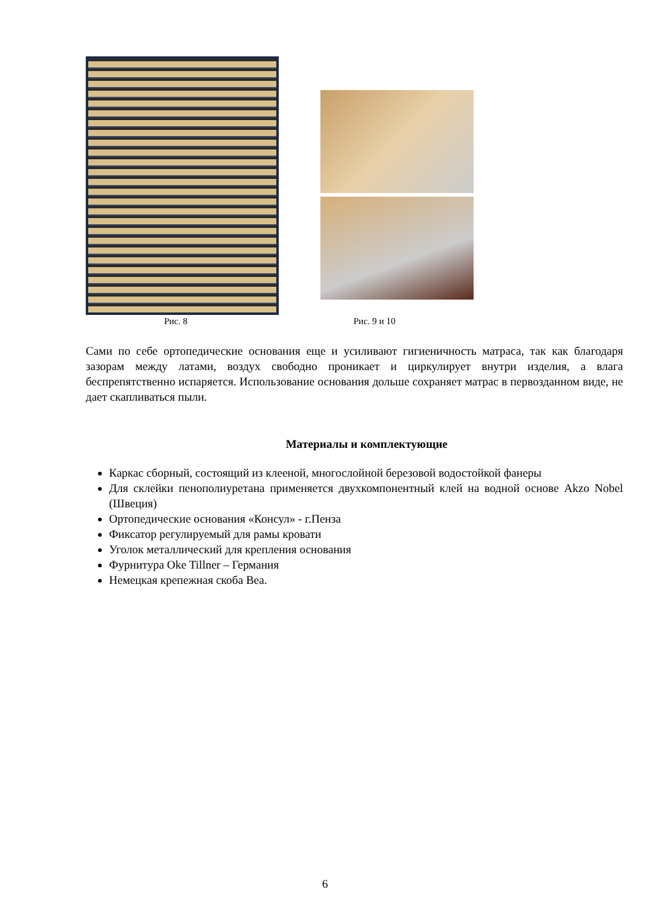Рис. 8 Рис. 9 и 10
Сами по себе ортопедические основания еще и усиливают гигиеничность матраса, так как благодаря зазорам между латами, воздух свободно проникает и циркулирует внутри изделия, а влага беспрепятственно испаряется. Использование основания дольше сохраняет матрас в первозданном виде, не дает скапливаться пыли.
Материалы и комплектующие
Каркас сборный, состоящий из клееной, многослойной березовой водостойкой фанеры
Для склейки пенополиуретана применяется двухкомпонентный клей на водной основе Akzo Nobel (Швеция)
Ортопедические основания «Консул» - г.Пенза
Фиксатор регулируемый для рамы кровати
Уголок металлический для крепления основания
Фурнитура Oke Tillner – Германия
Немецкая крепежная скоба Bea.
6